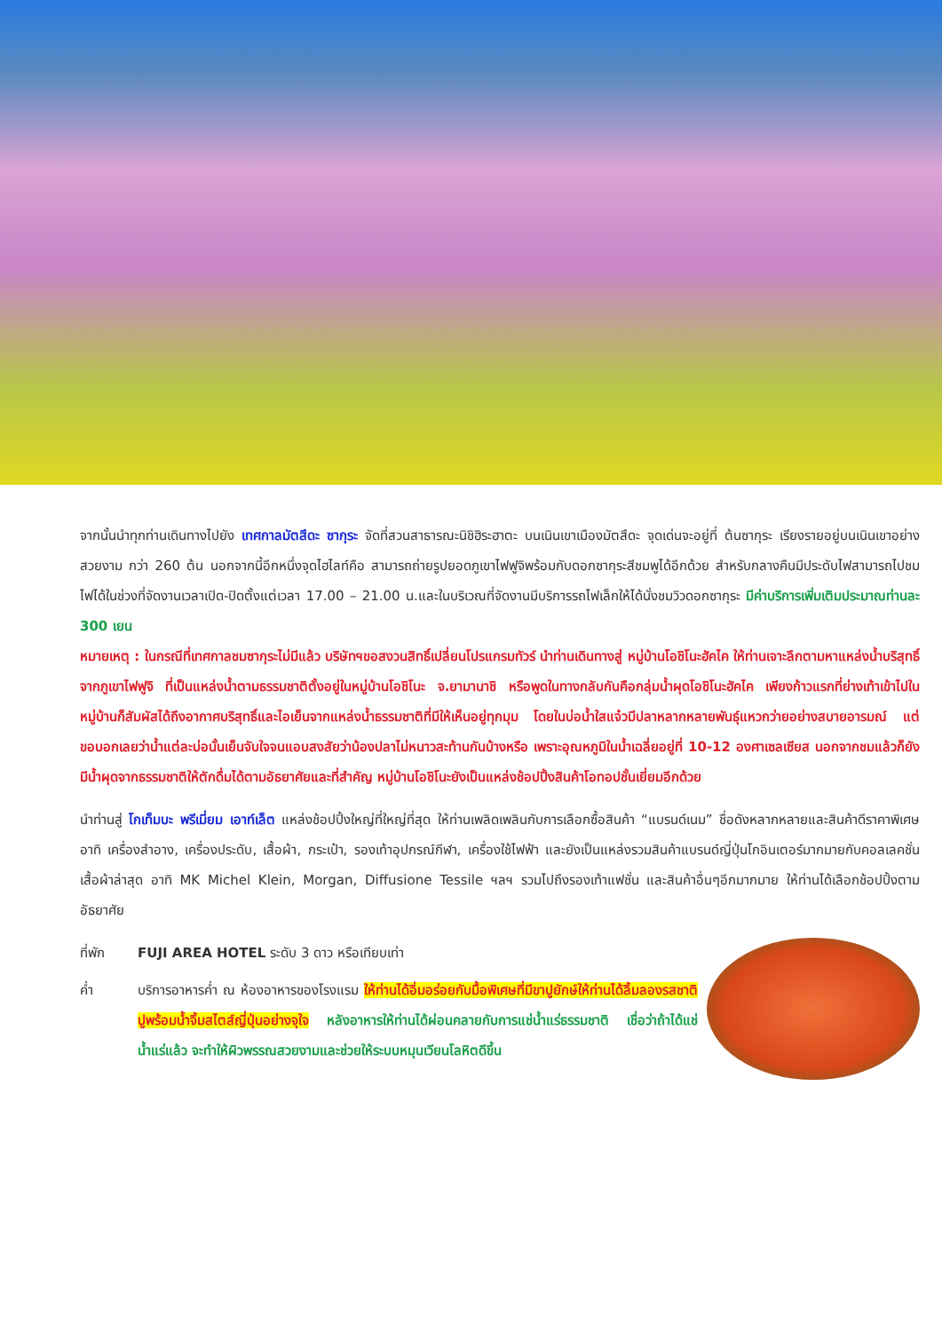จากนั้นนำทุกท่านเดินทางไปยัง เทศกาลมัตสึดะ ซากุระ จัดที่สวนสาธารณะนิชิฮิระฮาตะ บนเนินเขาเมืองมัตสึดะ จุดเด่นจะอยู่ที่ ต้นซากุระ เรียงรายอยู่บนเนินเขาอย่างสวยงาม กว่า 260 ต้น นอกจากนี้อีกหนึ่งจุดไฮไลท์คือ สามารถถ่ายรูปยอดภูเขาไฟฟูจิพร้อมกับดอกซากุระสีชมพูได้อีกด้วย สำหรับกลางคืนมีประดับไฟสามารถไปชมไฟได้ในช่วงที่จัดงานเวลาเปิด-ปิดตั้งแต่เวลา 17.00 – 21.00 น.และในบริเวณที่จัดงานมีบริการรถไฟเล็กให้ได้นั่งชมวิวดอกซากุระ มีค่าบริการเพิ่มเติมประมาณท่านละ 300 เยน
หมายเหตุ : ในกรณีที่เทศกาลชมซากุระไม่มีแล้ว บริษัทฯขอสงวนสิทธิ์เปลี่ยนโปรแกรมทัวร์ นำท่านเดินทางสู่ หมู่บ้านโอชิโนะฮัคไค ให้ท่านเจาะลึกตามหาแหล่งน้ำบริสุทธิ์จากภูเขาไฟฟูจิ ที่เป็นแหล่งน้ำตามธรรมชาติตั้งอยู่ในหมู่บ้านโอชิโนะ จ.ยามานาชิ หรือพูดในทางกลับกันคือกลุ่มน้ำผุดโอชิโนะฮัคไค เพียงก้าวแรกที่ย่างเท้าเข้าไปในหมู่บ้านก็สัมผัสได้ถึงอากาศบริสุทธิ์และไอเย็นจากแหล่งน้ำธรรมชาติที่มีให้เห็นอยู่ทุกมุม โดยในบ่อน้ำใสแจ๋วมีปลาหลากหลายพันธุ์แหวกว่ายอย่างสบายอารมณ์ แต่ขอบอกเลยว่าน้ำแต่ละบ่อนั้นเย็นจับใจจนแอบสงสัยว่าน้องปลาไม่หนาวสะท้านกันบ้างหรือ เพราะอุณหภูมิในน้ำเฉลี่ยอยู่ที่ 10-12 องศาเซลเซียส นอกจากชมแล้วก็ยังมีน้ำผุดจากธรรมชาติให้ตักดื่มได้ตามอัธยาศัยและที่สำคัญ หมู่บ้านโอชิโนะยังเป็นแหล่งช้อปปิ้งสินค้าโอทอปชั้นเยี่ยมอีกด้วย
นำท่านสู่ โกเท็มบะ พรีเมี่ยม เอาท์เล็ต แหล่งช้อปปิ้งใหญ่ที่ใหญ่ที่สุด ให้ท่านเพลิดเพลินกับการเลือกซื้อสินค้า “แบรนด์เนม” ชื่อดังหลากหลายและสินค้าดีราคาพิเศษ อาทิ เครื่องสำอาง, เครื่องประดับ, เสื้อผ้า, กระเป๋า, รองเท้าอุปกรณ์กีฬา, เครื่องใช้ไฟฟ้า และยังเป็นแหล่งรวมสินค้าแบรนด์ญี่ปุ่นโกอินเตอร์มากมายกับคอลเลคชั่นเสื้อผ้าล่าสุด อาทิ MK Michel Klein, Morgan, Diffusione Tessile ฯลฯ รวมไปถึงรองเท้าแฟชั่น และสินค้าอื่นๆอีกมากมาย ให้ท่านได้เลือกช้อปปิ้งตามอัธยาศัย
ที่พัก FUJI AREA HOTEL ระดับ 3 ดาว หรือเทียบเท่า
ค่ำ บริการอาหารค่ำ ณ ห้องอาหารของโรงแรม ให้ท่านได้อิ่มอร่อยกับมื้อพิเศษที่มีขาปูยักษ์ให้ท่านได้ลิ้มลองรสชาติปูพร้อมน้ำจิ้มสไตส์ญี่ปุ่นอย่างจุใจ หลังอาหารให้ท่านได้ผ่อนคลายกับการแช่น้ำแร่ธรรมชาติ เชื่อว่าถ้าได้แช่น้ำแร่แล้ว จะทำให้ผิวพรรณสวยงามและช่วยให้ระบบหมุนเวียนโลหิตดีขึ้น